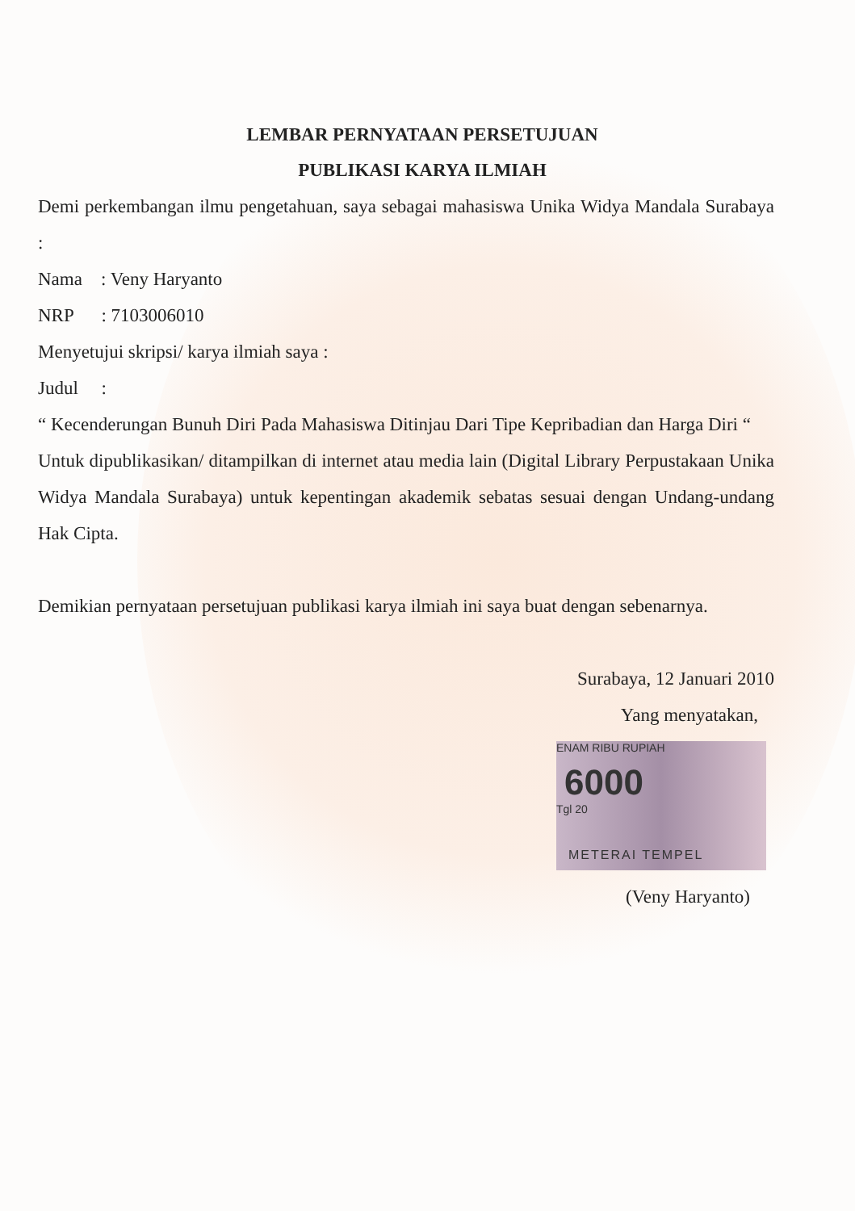LEMBAR PERNYATAAN PERSETUJUAN
PUBLIKASI KARYA ILMIAH
Demi perkembangan ilmu pengetahuan, saya sebagai mahasiswa Unika Widya Mandala Surabaya :
Nama : Veny Haryanto
NRP : 7103006010
Menyetujui skripsi/ karya ilmiah saya :
Judul :
“ Kecenderungan Bunuh Diri Pada Mahasiswa Ditinjau Dari Tipe Kepribadian dan Harga Diri “
Untuk dipublikasikan/ ditampilkan di internet atau media lain (Digital Library Perpustakaan Unika Widya Mandala Surabaya) untuk kepentingan akademik sebatas sesuai dengan Undang-undang Hak Cipta.
Demikian pernyataan persetujuan publikasi karya ilmiah ini saya buat dengan sebenarnya.
Surabaya, 12 Januari 2010
Yang menyatakan,
ENAM RIBU RUPIAH
6000
Tgl 20
METERAI TEMPEL
(Veny Haryanto)